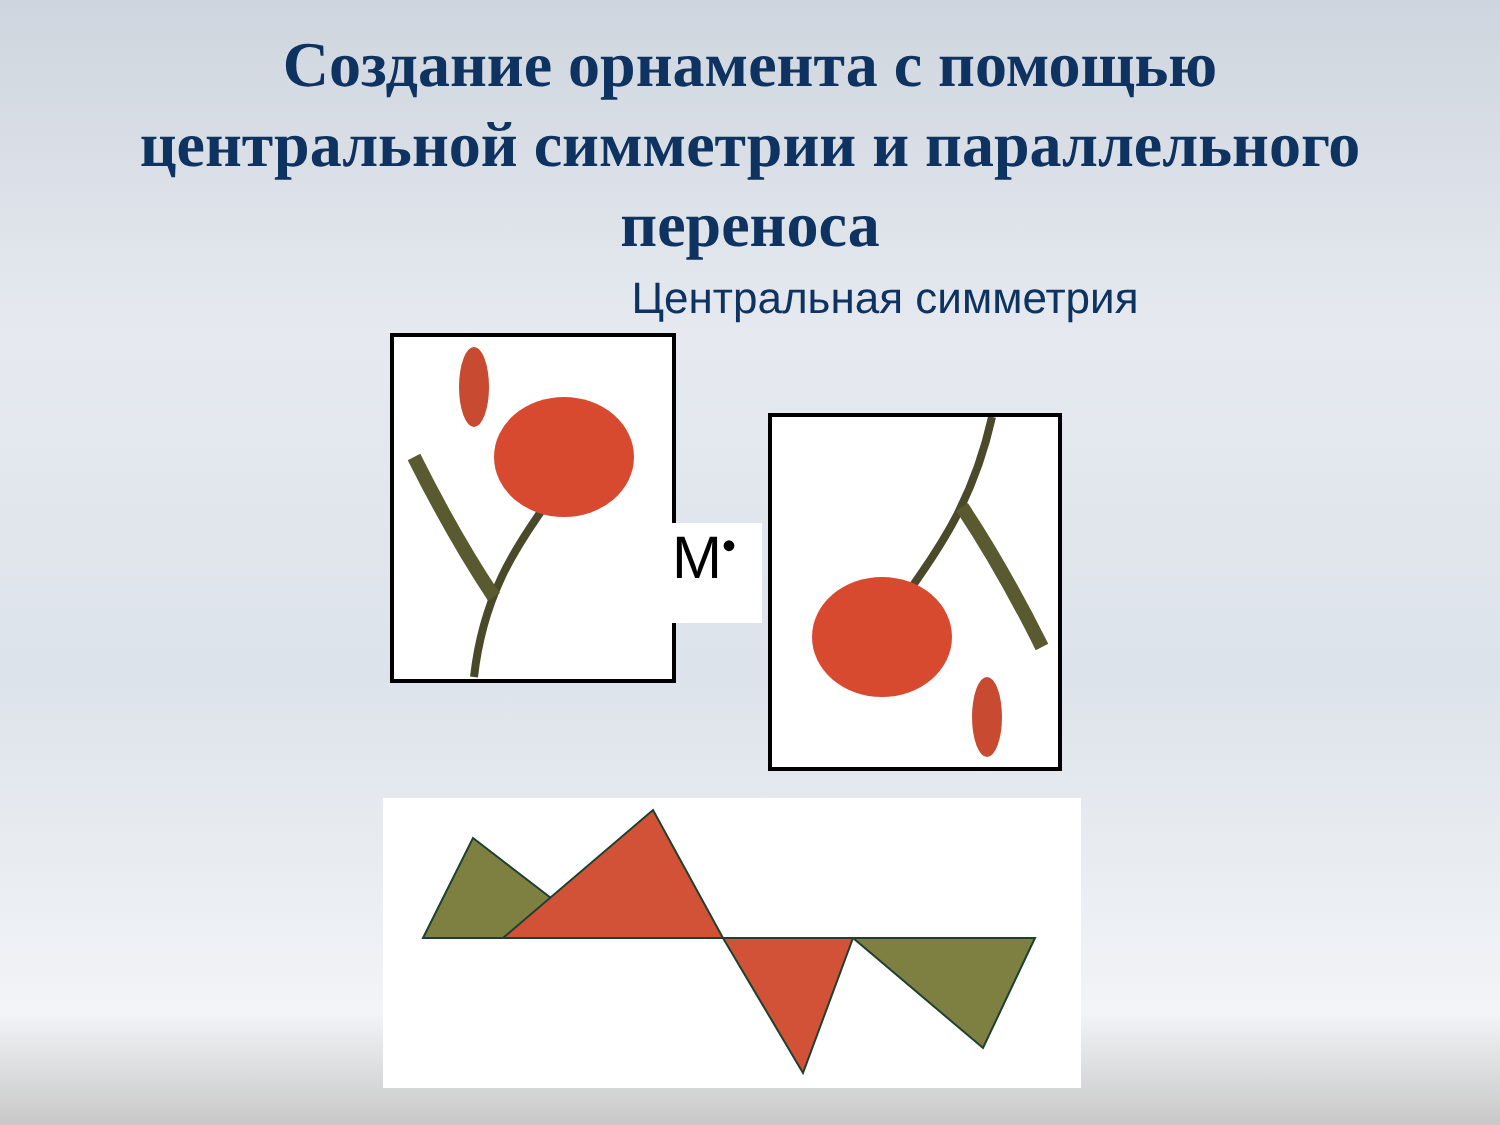Создание орнамента с помощью
центральной симметрии и параллельного
переноса
Центральная симметрия
M•